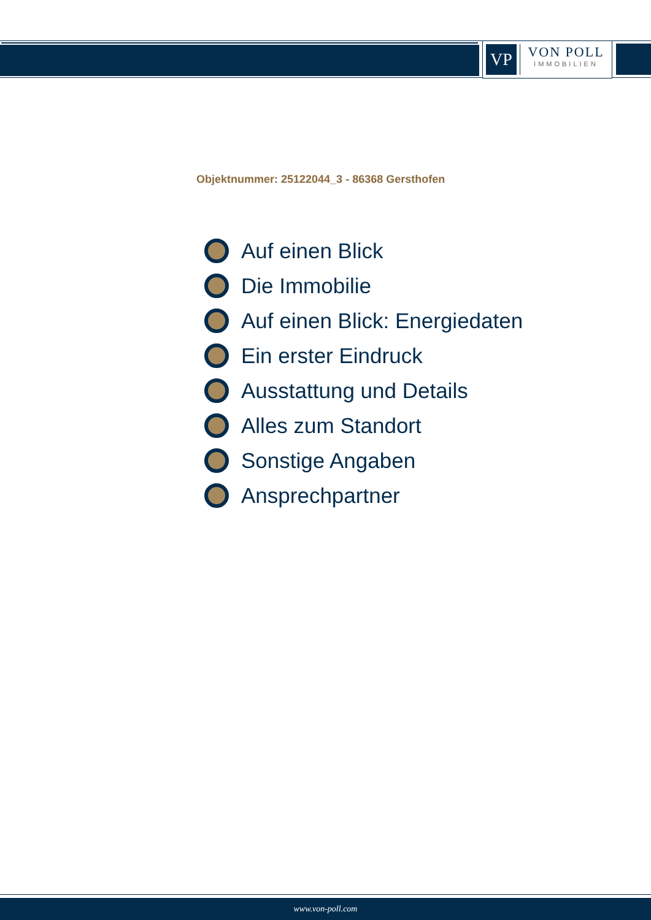VP
VON POLL
IMMOBILIEN
Objektnummer: 25122044_3 - 86368 Gersthofen
Auf einen Blick
Die Immobilie
Auf einen Blick: Energiedaten
Ein erster Eindruck
Ausstattung und Details
Alles zum Standort
Sonstige Angaben
Ansprechpartner
www.von-poll.com